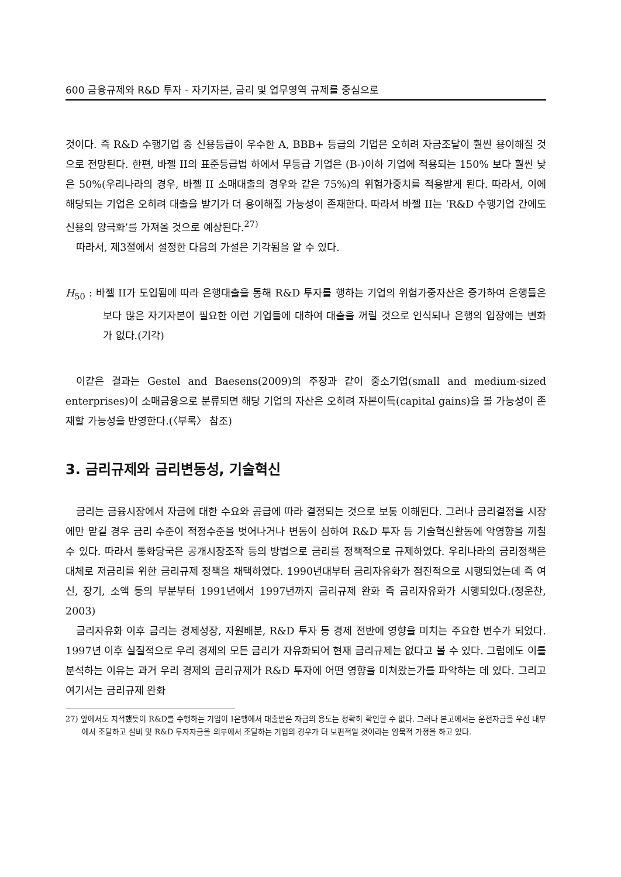600 금융규제와 R&D 투자 - 자기자본, 금리 및 업무영역 규제를 중심으로
것이다. 즉 R&D 수행기업 중 신용등급이 우수한 A, BBB+ 등급의 기업은 오히려 자금조달이 훨씬 용이해질 것으로 전망된다. 한편, 바젤 II의 표준등급법 하에서 무등급 기업은 (B-)이하 기업에 적용되는 150% 보다 훨씬 낮은 50%(우리나라의 경우, 바젤 II 소매대출의 경우와 같은 75%)의 위험가중치를 적용받게 된다. 따라서, 이에 해당되는 기업은 오히려 대출을 받기가 더 용이해질 가능성이 존재한다. 따라서 바젤 II는 ‘R&D 수행기업 간에도 신용의 양극화’를 가져올 것으로 예상된다.<sup>27)</sup>
따라서, 제3절에서 설정한 다음의 가설은 기각됨을 알 수 있다.
H<sub>50</sub> : 바젤 II가 도입됨에 따라 은행대출을 통해 R&D 투자를 행하는 기업의 위험가중자산은 증가하여 은행들은 보다 많은 자기자본이 필요한 이런 기업들에 대하여 대출을 꺼릴 것으로 인식되나 은행의 입장에는 변화가 없다.(기각)
이같은 결과는 Gestel and Baesens(2009)의 주장과 같이 중소기업(small and medium-sized enterprises)이 소매금융으로 분류되면 해당 기업의 자산은 오히려 자본이득(capital gains)을 볼 가능성이 존재할 가능성을 반영한다.(〈부록〉 참조)
3. 금리규제와 금리변동성, 기술혁신
금리는 금융시장에서 자금에 대한 수요와 공급에 따라 결정되는 것으로 보통 이해된다. 그러나 금리결정을 시장에만 맡길 경우 금리 수준이 적정수준을 벗어나거나 변동이 심하여 R&D 투자 등 기술혁신활동에 악영향을 끼칠 수 있다. 따라서 통화당국은 공개시장조작 등의 방법으로 금리를 정책적으로 규제하였다. 우리나라의 금리정책은 대체로 저금리를 위한 금리규제 정책을 채택하였다. 1990년대부터 금리자유화가 점진적으로 시행되었는데 즉 여신, 장기, 소액 등의 부분부터 1991년에서 1997년까지 금리규제 완화 즉 금리자유화가 시행되었다.(정운찬, 2003)
금리자유화 이후 금리는 경제성장, 자원배분, R&D 투자 등 경제 전반에 영향을 미치는 주요한 변수가 되었다. 1997년 이후 실질적으로 우리 경제의 모든 금리가 자유화되어 현재 금리규제는 없다고 볼 수 있다. 그럼에도 이를 분석하는 이유는 과거 우리 경제의 금리규제가 R&D 투자에 어떤 영향을 미쳐왔는가를 파악하는 데 있다. 그리고 여기서는 금리규제 완화
27) 앞에서도 지적했듯이 R&D를 수행하는 기업이 I은행에서 대출받은 자금의 용도는 정확히 확인할 수 없다. 그러나 본고에서는 운전자금을 우선 내부에서 조달하고 설비 및 R&D 투자자금을 외부에서 조달하는 기업의 경우가 더 보편적일 것이라는 암묵적 가정을 하고 있다.